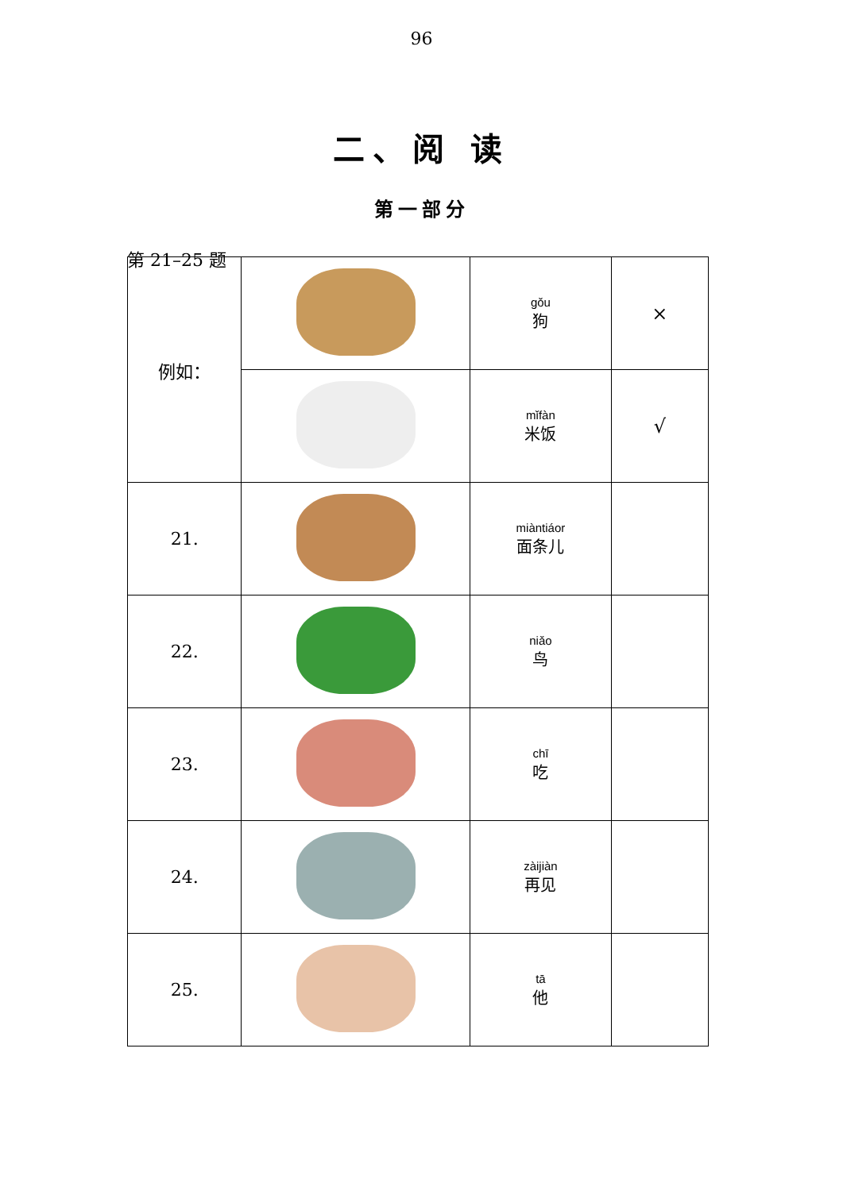96
二、阅 读
第一部分
第 21–25 题
| 例如： | | gǒu 狗 | × |
| | | mǐfàn 米饭 | √ |
| 21. | | miàntiáor 面条儿 | |
| 22. | | niǎo 鸟 | |
| 23. | | chī 吃 | |
| 24. | | zàijiàn 再见 | |
| 25. | | tā 他 | |